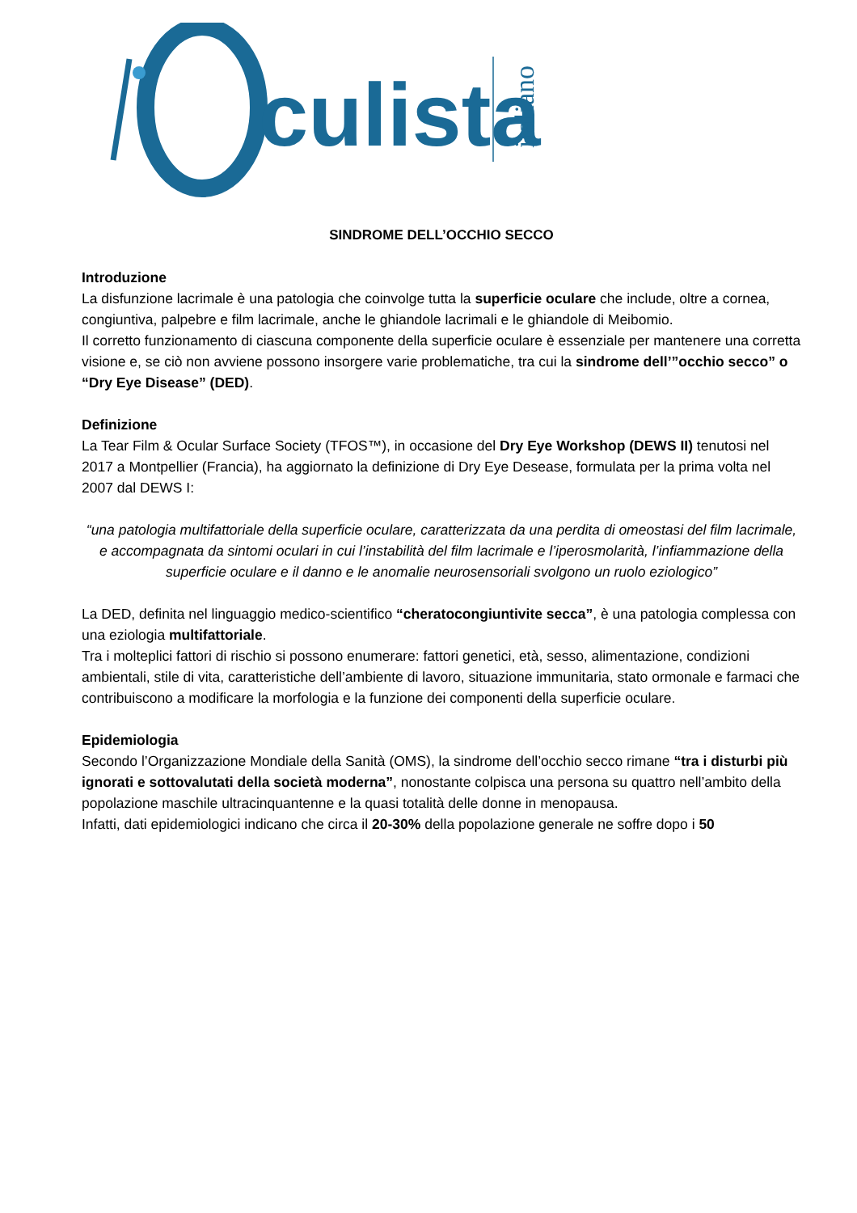culista
italiano
SINDROME DELL’OCCHIO SECCO
Introduzione
La disfunzione lacrimale è una patologia che coinvolge tutta la superficie oculare che include, oltre a cornea, congiuntiva, palpebre e film lacrimale, anche le ghiandole lacrimali e le ghiandole di Meibomio.
Il corretto funzionamento di ciascuna componente della superficie oculare è essenziale per mantenere una corretta visione e, se ciò non avviene possono insorgere varie problematiche, tra cui la sindrome dell’”occhio secco” o “Dry Eye Disease” (DED).
Definizione
La Tear Film & Ocular Surface Society (TFOS™), in occasione del Dry Eye Workshop (DEWS II) tenutosi nel 2017 a Montpellier (Francia), ha aggiornato la definizione di Dry Eye Desease, formulata per la prima volta nel 2007 dal DEWS I:
“una patologia multifattoriale della superficie oculare, caratterizzata da una perdita di omeostasi del film lacrimale, e accompagnata da sintomi oculari in cui l’instabilità del film lacrimale e l’iperosmolarità, l’infiammazione della superficie oculare e il danno e le anomalie neurosensoriali svolgono un ruolo eziologico”
La DED, definita nel linguaggio medico-scientifico “cheratocongiuntivite secca”, è una patologia complessa con una eziologia multifattoriale.
Tra i molteplici fattori di rischio si possono enumerare: fattori genetici, età, sesso, alimentazione, condizioni ambientali, stile di vita, caratteristiche dell’ambiente di lavoro, situazione immunitaria, stato ormonale e farmaci che contribuiscono a modificare la morfologia e la funzione dei componenti della superficie oculare.
Epidemiologia
Secondo l’Organizzazione Mondiale della Sanità (OMS), la sindrome dell’occhio secco rimane “tra i disturbi più ignorati e sottovalutati della società moderna”, nonostante colpisca una persona su quattro nell’ambito della popolazione maschile ultracinquantenne e la quasi totalità delle donne in menopausa.
Infatti, dati epidemiologici indicano che circa il 20-30% della popolazione generale ne soffre dopo i 50